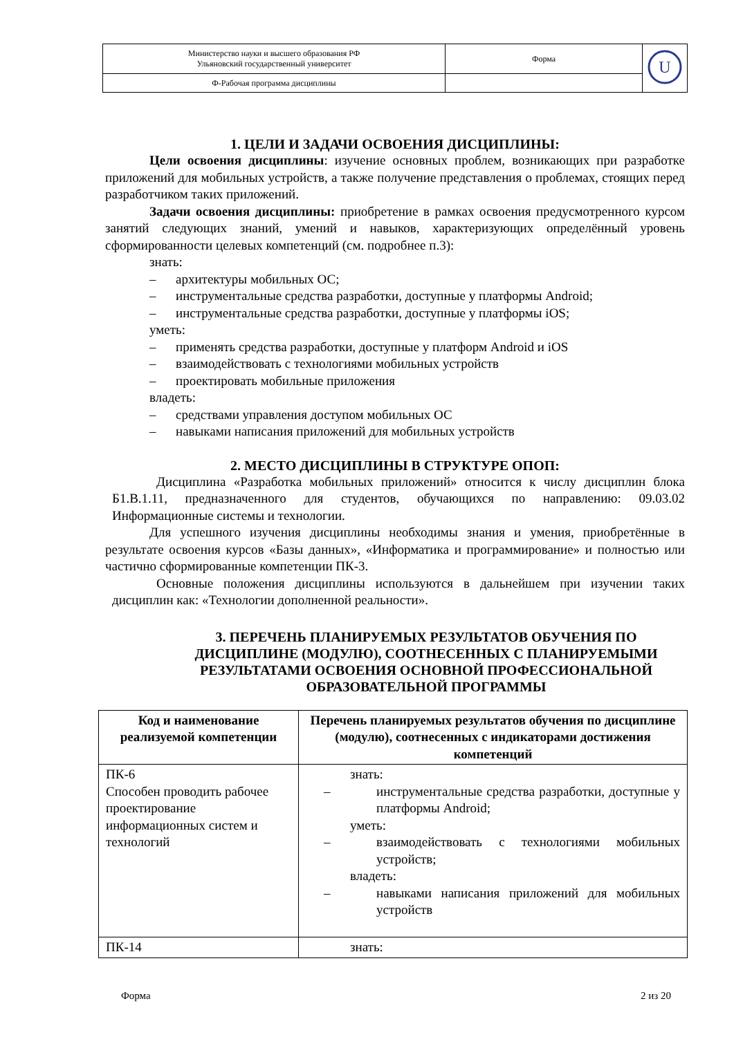| Министерство науки и высшего образования РФ Ульяновский государственный университет | Форма | U |
| Ф-Рабочая программа дисциплины | | |
1. ЦЕЛИ И ЗАДАЧИ ОСВОЕНИЯ ДИСЦИПЛИНЫ:
Цели освоения дисциплины: изучение основных проблем, возникающих при разработке приложений для мобильных устройств, а также получение представления о проблемах, стоящих перед разработчиком таких приложений.
Задачи освоения дисциплины: приобретение в рамках освоения предусмотренного курсом занятий следующих знаний, умений и навыков, характеризующих определённый уровень сформированности целевых компетенций (см. подробнее п.3):
знать:
– архитектуры мобильных ОС;
– инструментальные средства разработки, доступные у платформы Android;
– инструментальные средства разработки, доступные у платформы iOS;
уметь:
– применять средства разработки, доступные у платформ Android и iOS
– взаимодействовать с технологиями мобильных устройств
– проектировать мобильные приложения
владеть:
– средствами управления доступом мобильных ОС
– навыками написания приложений для мобильных устройств
2. МЕСТО ДИСЦИПЛИНЫ В СТРУКТУРЕ ОПОП:
Дисциплина «Разработка мобильных приложений» относится к числу дисциплин блока Б1.В.1.11, предназначенного для студентов, обучающихся по направлению: 09.03.02 Информационные системы и технологии.
Для успешного изучения дисциплины необходимы знания и умения, приобретённые в результате освоения курсов «Базы данных», «Информатика и программирование» и полностью или частично сформированные компетенции ПК-3.
Основные положения дисциплины используются в дальнейшем при изучении таких дисциплин как: «Технологии дополненной реальности».
3. ПЕРЕЧЕНЬ ПЛАНИРУЕМЫХ РЕЗУЛЬТАТОВ ОБУЧЕНИЯ ПО ДИСЦИПЛИНЕ (МОДУЛЮ), СООТНЕСЕННЫХ С ПЛАНИРУЕМЫМИ РЕЗУЛЬТАТАМИ ОСВОЕНИЯ ОСНОВНОЙ ПРОФЕССИОНАЛЬНОЙ ОБРАЗОВАТЕЛЬНОЙ ПРОГРАММЫ
| Код и наименование реализуемой компетенции | Перечень планируемых результатов обучения по дисциплине (модулю), соотнесенных с индикаторами достижения компетенций |
| --- | --- |
| ПК-6 Способен проводить рабочее проектирование информационных систем и технологий | знать: – инструментальные средства разработки, доступные у платформы Android; уметь: – взаимодействовать с технологиями мобильных устройств; владеть: – навыками написания приложений для мобильных устройств |
| ПК-14 | знать: |
Форма 2 из 20